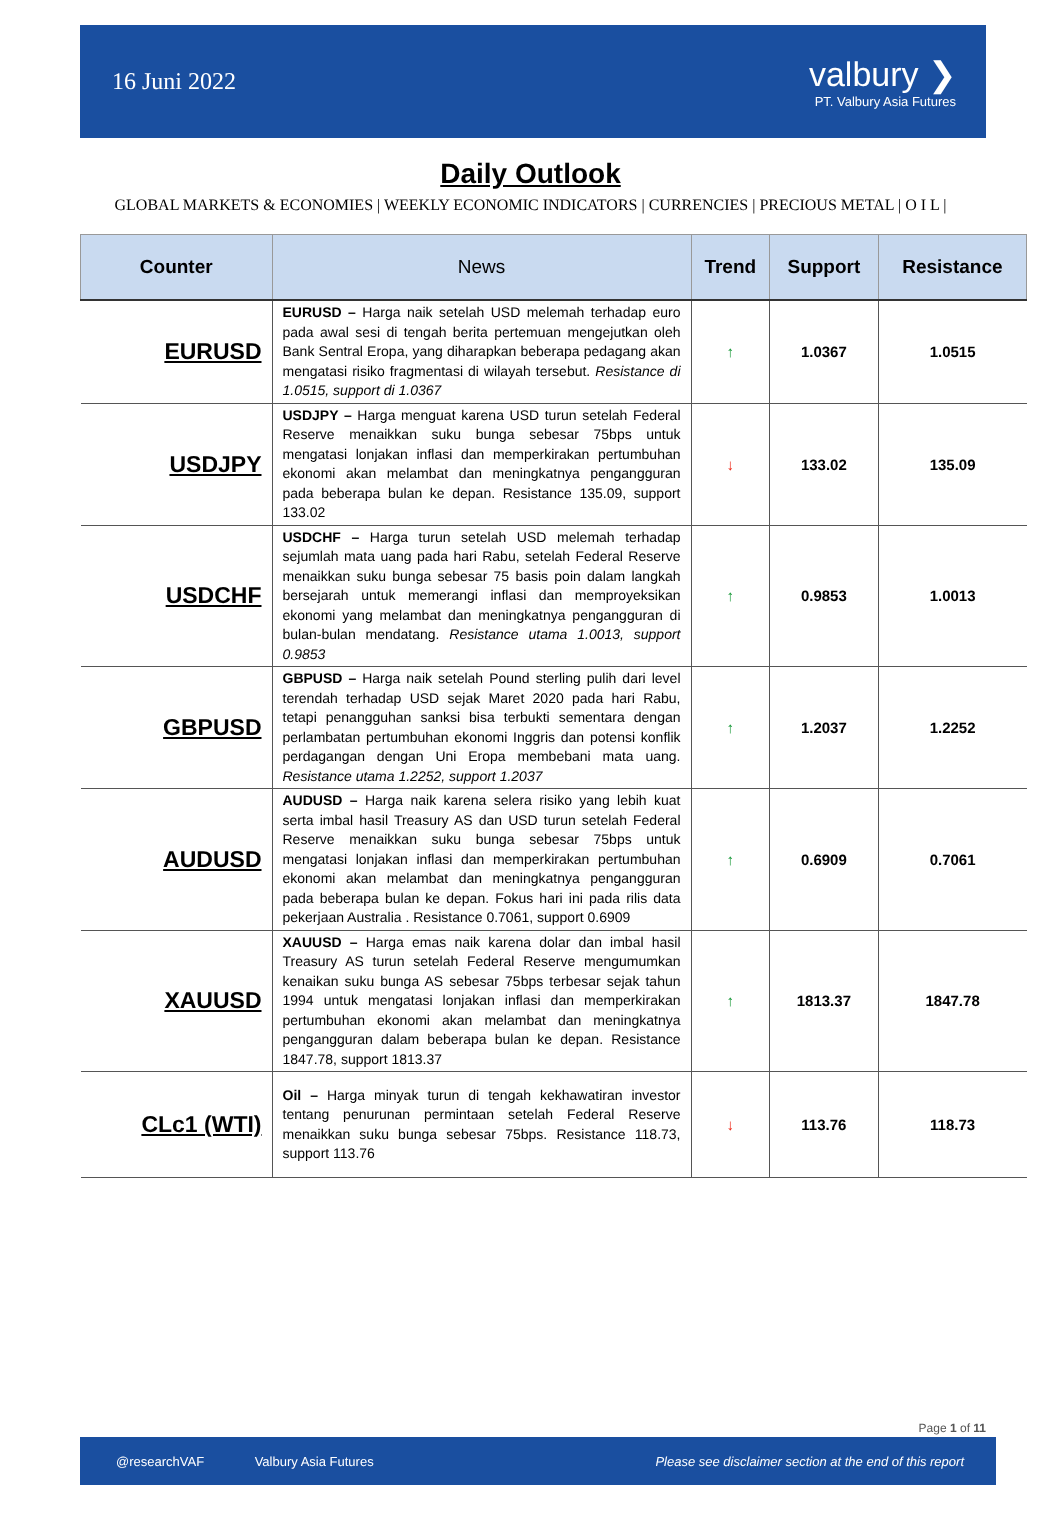16 Juni 2022
valbury ❯
PT. Valbury Asia Futures
Daily Outlook
GLOBAL MARKETS & ECONOMIES | WEEKLY ECONOMIC INDICATORS | CURRENCIES | PRECIOUS METAL | O I L |
| Counter | News | Trend | Support | Resistance |
| --- | --- | --- | --- | --- |
| EURUSD | EURUSD – Harga naik setelah USD melemah terhadap euro pada awal sesi di tengah berita pertemuan mengejutkan oleh Bank Sentral Eropa, yang diharapkan beberapa pedagang akan mengatasi risiko fragmentasi di wilayah tersebut. Resistance di 1.0515, support di 1.0367 | ↑ | 1.0367 | 1.0515 |
| USDJPY | USDJPY – Harga menguat karena USD turun setelah Federal Reserve menaikkan suku bunga sebesar 75bps untuk mengatasi lonjakan inflasi dan memperkirakan pertumbuhan ekonomi akan melambat dan meningkatnya pengangguran pada beberapa bulan ke depan. Resistance 135.09, support 133.02 | ↓ | 133.02 | 135.09 |
| USDCHF | USDCHF – Harga turun setelah USD melemah terhadap sejumlah mata uang pada hari Rabu, setelah Federal Reserve menaikkan suku bunga sebesar 75 basis poin dalam langkah bersejarah untuk memerangi inflasi dan memproyeksikan ekonomi yang melambat dan meningkatnya pengangguran di bulan-bulan mendatang. Resistance utama 1.0013, support 0.9853 | ↑ | 0.9853 | 1.0013 |
| GBPUSD | GBPUSD – Harga naik setelah Pound sterling pulih dari level terendah terhadap USD sejak Maret 2020 pada hari Rabu, tetapi penangguhan sanksi bisa terbukti sementara dengan perlambatan pertumbuhan ekonomi Inggris dan potensi konflik perdagangan dengan Uni Eropa membebani mata uang. Resistance utama 1.2252, support 1.2037 | ↑ | 1.2037 | 1.2252 |
| AUDUSD | AUDUSD – Harga naik karena selera risiko yang lebih kuat serta imbal hasil Treasury AS dan USD turun setelah Federal Reserve menaikkan suku bunga sebesar 75bps untuk mengatasi lonjakan inflasi dan memperkirakan pertumbuhan ekonomi akan melambat dan meningkatnya pengangguran pada beberapa bulan ke depan. Fokus hari ini pada rilis data pekerjaan Australia . Resistance 0.7061, support 0.6909 | ↑ | 0.6909 | 0.7061 |
| XAUUSD | XAUUSD – Harga emas naik karena dolar dan imbal hasil Treasury AS turun setelah Federal Reserve mengumumkan kenaikan suku bunga AS sebesar 75bps terbesar sejak tahun 1994 untuk mengatasi lonjakan inflasi dan memperkirakan pertumbuhan ekonomi akan melambat dan meningkatnya pengangguran dalam beberapa bulan ke depan. Resistance 1847.78, support 1813.37 | ↑ | 1813.37 | 1847.78 |
| CLc1 (WTI) | Oil – Harga minyak turun di tengah kekhawatiran investor tentang penurunan permintaan setelah Federal Reserve menaikkan suku bunga sebesar 75bps. Resistance 118.73, support 113.76 | ↓ | 113.76 | 118.73 |
Page 1 of 11
@researchVAF Valbury Asia Futures Please see disclaimer section at the end of this report